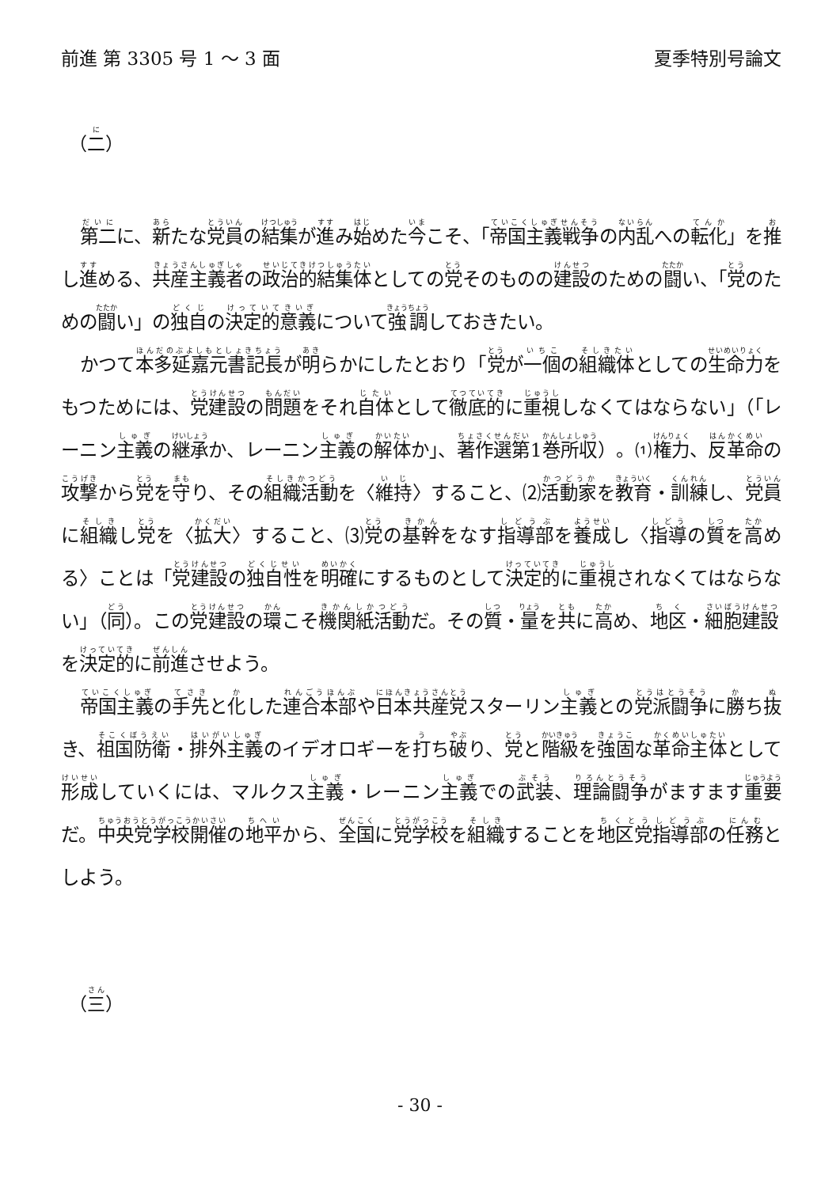前進 第 3305 号 1 ～ 3 面 夏季特別号論文
（二）
第二に、新たな党員の結集が進み始めた今こそ、「帝国主義戦争の内乱への転化」を推し進める、共産主義者の政治的結集体としての党そのものの建設のための闘い、「党のための闘い」の独自の決定的意義について強調しておきたい。
かつて本多延嘉元書記長が明らかにしたとおり「党が一個の組織体としての生命力をもつためには、党建設の問題をそれ自体として徹底的に重視しなくてはならない」（「レーニン主義の継承か、レーニン主義の解体か」、著作選第1巻所収）。⑴権力、反革命の攻撃から党を守り、その組織活動を〈維持〉すること、⑵活動家を教育・訓練し、党員に組織し党を〈拡大〉すること、⑶党の基幹をなす指導部を養成し〈指導の質を高める〉ことは「党建設の独自性を明確にするものとして決定的に重視されなくてはならない」（同）。この党建設の環こそ機関紙活動だ。その質・量を共に高め、地区・細胞建設を決定的に前進させよう。
帝国主義の手先と化した連合本部や日本共産党スターリン主義との党派闘争に勝ち抜き、祖国防衛・排外主義のイデオロギーを打ち破り、党と階級を強固な革命主体として形成していくには、マルクス主義・レーニン主義での武装、理論闘争がますます重要だ。中央党学校開催の地平から、全国に党学校を組織することを地区党指導部の任務としよう。
（三）
- 30 -